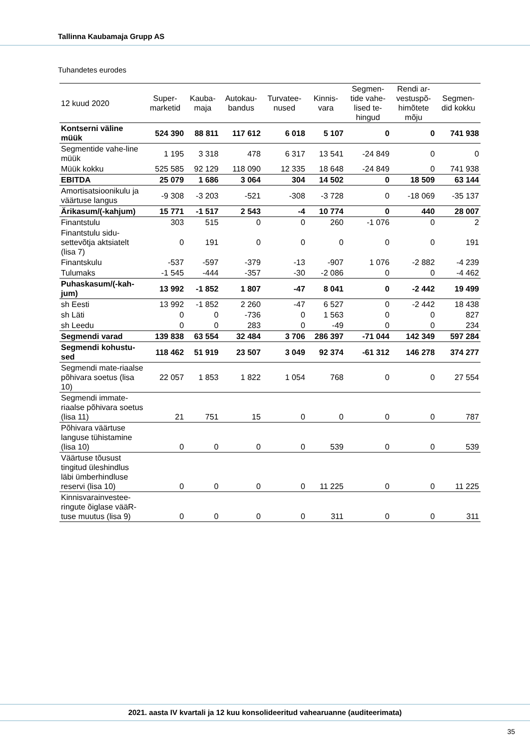Tallinna Kaubamaja Grupp AS
Tuhandetes eurodes
| 12 kuud 2020 | Super- marketid | Kauba- maja | Autokau- bandus | Turvatee- nused | Kinnis- vara | Segmen- tide vahe- lised te- hingud | Rendi ar- vestuspõ- himõtete mõju | Segmen- did kokku |
| --- | --- | --- | --- | --- | --- | --- | --- | --- |
| Kontserni väline müük | 524 390 | 88 811 | 117 612 | 6 018 | 5 107 | 0 | 0 | 741 938 |
| Segmentide vahe-line müük | 1 195 | 3 318 | 478 | 6 317 | 13 541 | -24 849 | 0 | 0 |
| Müük kokku | 525 585 | 92 129 | 118 090 | 12 335 | 18 648 | -24 849 | 0 | 741 938 |
| EBITDA | 25 079 | 1 686 | 3 064 | 304 | 14 502 | 0 | 18 509 | 63 144 |
| Amortisatsioonikulu ja väärtuse langus | -9 308 | -3 203 | -521 | -308 | -3 728 | 0 | -18 069 | -35 137 |
| Ärikasum/(-kahjum) | 15 771 | -1 517 | 2 543 | -4 | 10 774 | 0 | 440 | 28 007 |
| Finantstulu | 303 | 515 | 0 | 0 | 260 | -1 076 | 0 | 2 |
| Finantstulu sidu-settevõtja aktsiatelt (lisa 7) | 0 | 191 | 0 | 0 | 0 | 0 | 0 | 191 |
| Finantskulu | -537 | -597 | -379 | -13 | -907 | 1 076 | -2 882 | -4 239 |
| Tulumaks | -1 545 | -444 | -357 | -30 | -2 086 | 0 | 0 | -4 462 |
| Puhaskasum/(-kah-jum) | 13 992 | -1 852 | 1 807 | -47 | 8 041 | 0 | -2 442 | 19 499 |
| sh Eesti | 13 992 | -1 852 | 2 260 | -47 | 6 527 | 0 | -2 442 | 18 438 |
| sh Läti | 0 | 0 | -736 | 0 | 1 563 | 0 | 0 | 827 |
| sh Leedu | 0 | 0 | 283 | 0 | -49 | 0 | 0 | 234 |
| Segmendi varad | 139 838 | 63 554 | 32 484 | 3 706 | 286 397 | -71 044 | 142 349 | 597 284 |
| Segmendi kohustu-sed | 118 462 | 51 919 | 23 507 | 3 049 | 92 374 | -61 312 | 146 278 | 374 277 |
| Segmendi mate-riaalse põhivara soetus (lisa 10) | 22 057 | 1 853 | 1 822 | 1 054 | 768 | 0 | 0 | 27 554 |
| Segmendi immate-riaalse põhivara soetus (lisa 11) | 21 | 751 | 15 | 0 | 0 | 0 | 0 | 787 |
| Põhivara väärtuse languse tühistamine (lisa 10) | 0 | 0 | 0 | 0 | 539 | 0 | 0 | 539 |
| Väärtuse tõusust tingitud üleshindlus läbi ümberhindluse reservi (lisa 10) | 0 | 0 | 0 | 0 | 11 225 | 0 | 0 | 11 225 |
| Kinnisvarainvestee-ringute õiglase vääR-tuse muutus (lisa 9) | 0 | 0 | 0 | 0 | 311 | 0 | 0 | 311 |
2021. aasta IV kvartali ja 12 kuu konsolideeritud vahearuanne (auditeerimata)
35